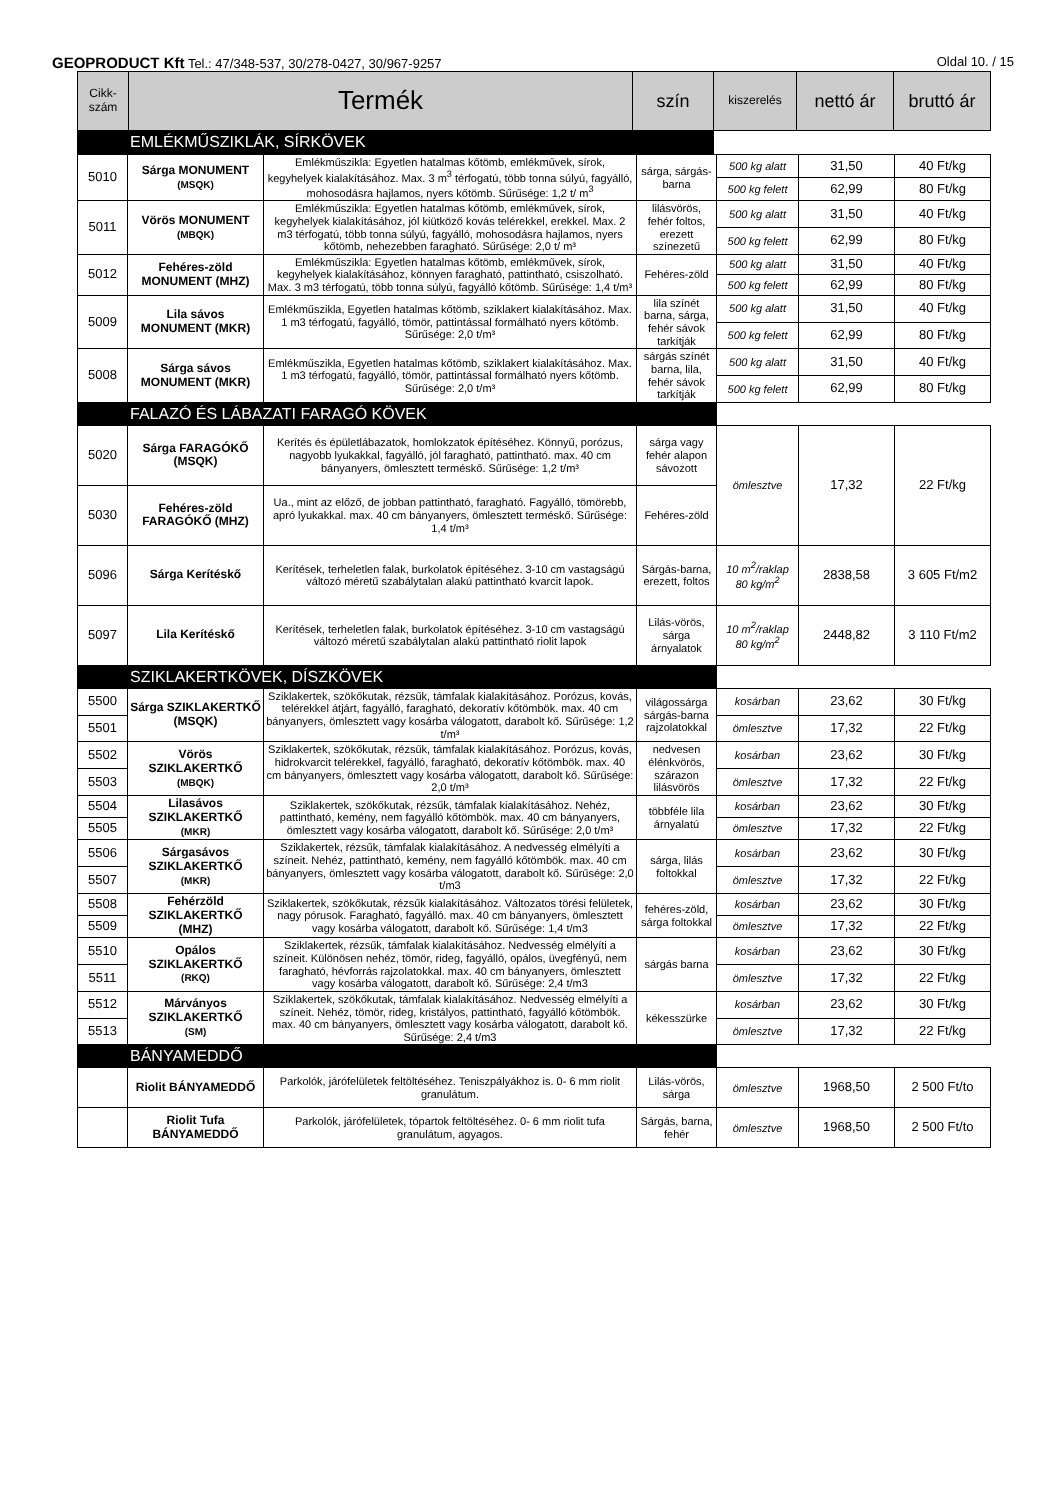GEOPRODUCT Kft Tel.: 47/348-537, 30/278-0427, 30/967-9257 Oldal 10. / 15
| Cikk- szám | Termék | szín | kiszerelés | nettó ár | bruttó ár |
| --- | --- | --- | --- | --- | --- |
| EMLÉKMŰSZIKLÁK, SÍRKÖVEK | | | | | |
| 5010 | Sárga MONUMENT (MSQK) | Emlékműszikla: Egyetlen hatalmas kőtömb, emlékművek, sírok, kegyhelyek kialakításához. Max. 3 m<sup>3</sup> térfogatú, több tonna súlyú, fagyálló, mohosodásra hajlamos, nyers kőtömb. Sűrűsége: 1,2 t/ m<sup>3</sup> | sárga, sárgás-barna | 500 kg alatt | 31,50 | 40 Ft/kg |
| | | | | 500 kg felett | 62,99 | 80 Ft/kg |
| 5011 | Vörös MONUMENT (MBQK) | Emlékműszikla: Egyetlen hatalmas kőtömb, emlékművek, sírok, kegyhelyek kialakításához, jól kiütköző kovás telérekkel, erekkel. Max. 2 m3 térfogatú, több tonna súlyú, fagyálló, mohosodásra hajlamos, nyers kőtömb, nehezebben faragható. Sűrűsége: 2,0 t/ m³ | lilásvörös, fehér foltos, erezett színezetű | 500 kg alatt | 31,50 | 40 Ft/kg |
| | | | | 500 kg felett | 62,99 | 80 Ft/kg |
| 5012 | Fehéres-zöld MONUMENT (MHZ) | Emlékműszikla: Egyetlen hatalmas kőtömb, emlékművek, sírok, kegyhelyek kialakításához, könnyen faragható, pattintható, csiszolható. Max. 3 m3 térfogatú, több tonna súlyú, fagyálló kőtömb. Sűrűsége: 1,4 t/m³ | Fehéres-zöld | 500 kg alatt | 31,50 | 40 Ft/kg |
| | | | | 500 kg felett | 62,99 | 80 Ft/kg |
| 5009 | Lila sávos MONUMENT (MKR) | Emlékműszikla, Egyetlen hatalmas kőtömb, sziklakert kialakításához. Max. 1 m3 térfogatú, fagyálló, tömör, pattintással formálható nyers kőtömb. Sűrűsége: 2,0 t/m³ | lila színét barna, sárga, fehér sávok tarkítják | 500 kg alatt | 31,50 | 40 Ft/kg |
| | | | | 500 kg felett | 62,99 | 80 Ft/kg |
| 5008 | Sárga sávos MONUMENT (MKR) | Emlékműszikla, Egyetlen hatalmas kőtömb, sziklakert kialakításához. Max. 1 m3 térfogatú, fagyálló, tömör, pattintással formálható nyers kőtömb. Sűrűsége: 2,0 t/m³ | sárgás színét barna, lila, fehér sávok tarkítják | 500 kg alatt | 31,50 | 40 Ft/kg |
| | | | | 500 kg felett | 62,99 | 80 Ft/kg |
| FALAZÓ ÉS LÁBAZATI FARAGÓ KÖVEK | | | | | | |
| 5020 | Sárga FARAGÓKŐ (MSQK) | Kerítés és épületlábazatok, homlokzatok építéséhez. Könnyű, porózus, nagyobb lyukakkal, fagyálló, jól faragható, pattintható. max. 40 cm bányanyers, ömlesztett terméskő. Sűrűsége: 1,2 t/m³ | sárga vagy fehér alapon sávozott | ömlesztve | 17,32 | 22 Ft/kg |
| 5030 | Fehéres-zöld FARAGÓKŐ (MHZ) | Ua., mint az előző, de jobban pattintható, faragható. Fagyálló, tömörebb, apró lyukakkal. max. 40 cm bányanyers, ömlesztett terméskő. Sűrűsége: 1,4 t/m³ | Fehéres-zöld | | | |
| 5096 | Sárga Kerítéskő | Kerítések, terheletlen falak, burkolatok építéséhez. 3-10 cm vastagságú változó méretű szabálytalan alakú pattintható kvarcit lapok. | Sárgás-barna, erezett, foltos | 10 m<sup>2</sup>/raklap 80 kg/m<sup>2</sup> | 2838,58 | 3 605 Ft/m2 |
| 5097 | Lila Kerítéskő | Kerítések, terheletlen falak, burkolatok építéséhez. 3-10 cm vastagságú változó méretű szabálytalan alakú pattintható riolit lapok | Lilás-vörös, sárga árnyalatok | 10 m<sup>2</sup>/raklap 80 kg/m<sup>2</sup> | 2448,82 | 3 110 Ft/m2 |
| SZIKLAKERTKÖVEK, DÍSZKÖVEK | | | | | | |
| 5500 | Sárga SZIKLAKERTKŐ (MSQK) | Sziklakertek, szökőkutak, rézsűk, támfalak kialakításához. Porózus, kovás, telérekkel átjárt, fagyálló, faragható, dekoratív kőtömbök. max. 40 cm bányanyers, ömlesztett vagy kosárba válogatott, darabolt kő. Sűrűsége: 1,2 t/m³ | világossárga sárgás-barna rajzolatokkal | kosárban | 23,62 | 30 Ft/kg |
| 5501 | | | | ömlesztve | 17,32 | 22 Ft/kg |
| 5502 | Vörös SZIKLAKERTKŐ (MBQK) | Sziklakertek, szökőkutak, rézsűk, támfalak kialakításához. Porózus, kovás, hidrokvarcit telérekkel, fagyálló, faragható, dekoratív kőtömbök. max. 40 cm bányanyers, ömlesztett vagy kosárba válogatott, darabolt kő. Sűrűsége: 2,0 t/m³ | nedvesen élénkvörös, szárazon lilásvörös | kosárban | 23,62 | 30 Ft/kg |
| 5503 | | | | ömlesztve | 17,32 | 22 Ft/kg |
| 5504 | Lilasávos SZIKLAKERTKŐ (MKR) | Sziklakertek, szökőkutak, rézsűk, támfalak kialakításához. Nehéz, pattintható, kemény, nem fagyálló kőtömbök. max. 40 cm bányanyers, ömlesztett vagy kosárba válogatott, darabolt kő. Sűrűsége: 2,0 t/m³ | többféle lila árnyalatú | kosárban | 23,62 | 30 Ft/kg |
| 5505 | | | | ömlesztve | 17,32 | 22 Ft/kg |
| 5506 | Sárgasávos SZIKLAKERTKŐ (MKR) | Sziklakertek, rézsűk, támfalak kialakításához. A nedvesség elmélyíti a színeit. Nehéz, pattintható, kemény, nem fagyálló kőtömbök. max. 40 cm bányanyers, ömlesztett vagy kosárba válogatott, darabolt kő. Sűrűsége: 2,0 t/m3 | sárga, lilás foltokkal | kosárban | 23,62 | 30 Ft/kg |
| 5507 | | | | ömlesztve | 17,32 | 22 Ft/kg |
| 5508 | Fehérzöld SZIKLAKERTKŐ (MHZ) | Sziklakertek, szökőkutak, rézsűk kialakításához. Változatos törési felületek, nagy pórusok. Faragható, fagyálló. max. 40 cm bányanyers, ömlesztett vagy kosárba válogatott, darabolt kő. Sűrűsége: 1,4 t/m3 | fehéres-zöld, sárga foltokkal | kosárban | 23,62 | 30 Ft/kg |
| 5509 | | | | ömlesztve | 17,32 | 22 Ft/kg |
| 5510 | Opálos SZIKLAKERTKŐ (RKQ) | Sziklakertek, rézsűk, támfalak kialakításához. Nedvesség elmélyíti a színeit. Különösen nehéz, tömör, rideg, fagyálló, opálos, üvegfényű, nem faragható, hévforrás rajzolatokkal. max. 40 cm bányanyers, ömlesztett vagy kosárba válogatott, darabolt kő. Sűrűsége: 2,4 t/m3 | sárgás barna | kosárban | 23,62 | 30 Ft/kg |
| 5511 | | | | ömlesztve | 17,32 | 22 Ft/kg |
| 5512 | Márványos SZIKLAKERTKŐ (SM) | Sziklakertek, szökőkutak, támfalak kialakításához. Nedvesség elmélyíti a színeit. Nehéz, tömör, rideg, kristályos, pattintható, fagyálló kőtömbök. max. 40 cm bányanyers, ömlesztett vagy kosárba válogatott, darabolt kő. Sűrűsége: 2,4 t/m3 | kékesszürke | kosárban | 23,62 | 30 Ft/kg |
| 5513 | | | | ömlesztve | 17,32 | 22 Ft/kg |
| BÁNYAMEDDŐ | | | | | | |
| | Riolit BÁNYAMEDDŐ | Parkolók, járófelületek feltöltéséhez. Teniszpályákhoz is. 0- 6 mm riolit granulátum. | Lilás-vörös, sárga | ömlesztve | 1968,50 | 2 500 Ft/to |
| | Riolit Tufa BÁNYAMEDDŐ | Parkolók, járófelületek, tópartok feltöltéséhez. 0- 6 mm riolit tufa granulátum, agyagos. | Sárgás, barna, fehér | ömlesztve | 1968,50 | 2 500 Ft/to |